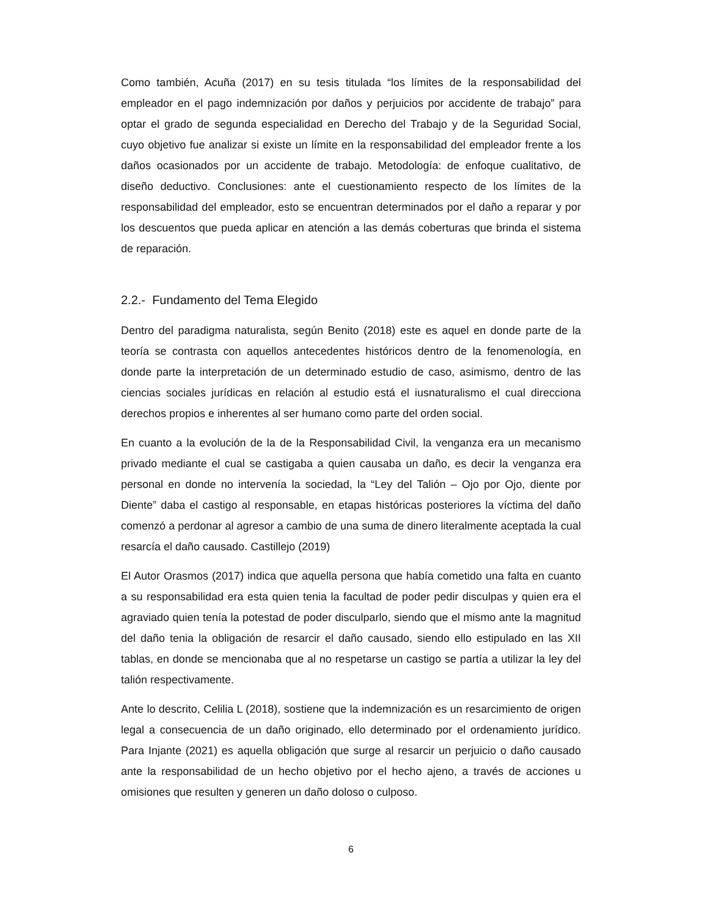Como también, Acuña (2017) en su tesis titulada “los límites de la responsabilidad del empleador en el pago indemnización por daños y perjuicios por accidente de trabajo” para optar el grado de segunda especialidad en Derecho del Trabajo y de la Seguridad Social, cuyo objetivo fue analizar si existe un límite en la responsabilidad del empleador frente a los daños ocasionados por un accidente de trabajo. Metodología: de enfoque cualitativo, de diseño deductivo. Conclusiones: ante el cuestionamiento respecto de los límites de la responsabilidad del empleador, esto se encuentran determinados por el daño a reparar y por los descuentos que pueda aplicar en atención a las demás coberturas que brinda el sistema de reparación.
2.2.- Fundamento del Tema Elegido
Dentro del paradigma naturalista, según Benito (2018) este es aquel en donde parte de la teoría se contrasta con aquellos antecedentes históricos dentro de la fenomenología, en donde parte la interpretación de un determinado estudio de caso, asimismo, dentro de las ciencias sociales jurídicas en relación al estudio está el iusnaturalismo el cual direcciona derechos propios e inherentes al ser humano como parte del orden social.
En cuanto a la evolución de la de la Responsabilidad Civil, la venganza era un mecanismo privado mediante el cual se castigaba a quien causaba un daño, es decir la venganza era personal en donde no intervenía la sociedad, la “Ley del Talión – Ojo por Ojo, diente por Diente” daba el castigo al responsable, en etapas históricas posteriores la víctima del daño comenzó a perdonar al agresor a cambio de una suma de dinero literalmente aceptada la cual resarcía el daño causado. Castillejo (2019)
El Autor Orasmos (2017) indica que aquella persona que había cometido una falta en cuanto a su responsabilidad era esta quien tenia la facultad de poder pedir disculpas y quien era el agraviado quien tenía la potestad de poder disculparlo, siendo que el mismo ante la magnitud del daño tenia la obligación de resarcir el daño causado, siendo ello estipulado en las XII tablas, en donde se mencionaba que al no respetarse un castigo se partía a utilizar la ley del talión respectivamente.
Ante lo descrito, Celilia L (2018), sostiene que la indemnización es un resarcimiento de origen legal a consecuencia de un daño originado, ello determinado por el ordenamiento jurídico. Para Injante (2021) es aquella obligación que surge al resarcir un perjuicio o daño causado ante la responsabilidad de un hecho objetivo por el hecho ajeno, a través de acciones u omisiones que resulten y generen un daño doloso o culposo.
6